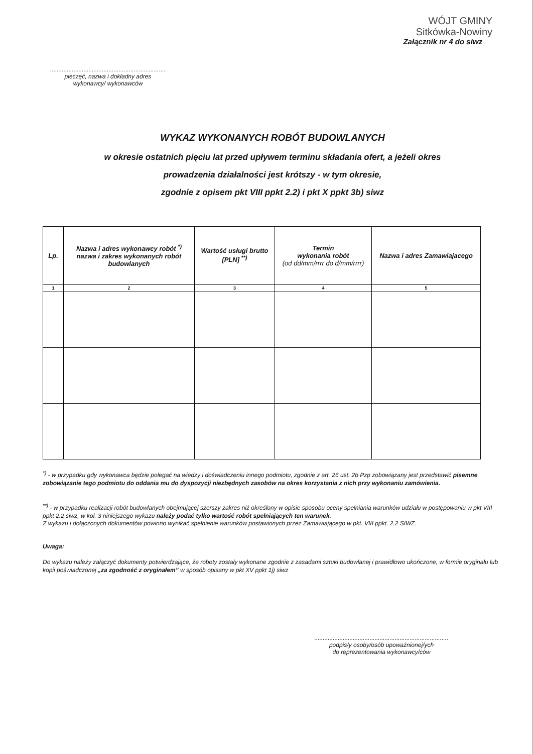WÓJT GMINY
Sitkówka-Nowiny
Załącznik nr 4 do siwz
.....................................................................
pieczęć, nazwa i dokładny adres
wykonawcy/ wykonawców
WYKAZ WYKONANYCH ROBÓT BUDOWLANYCH
w okresie ostatnich pięciu lat przed upływem terminu składania ofert, a jeżeli okres
prowadzenia działalności jest krótszy - w tym okresie,
zgodnie z opisem pkt VIII ppkt 2.2) i pkt X ppkt 3b) siwz
| Lp. | Nazwa i adres wykonawcy robót <sup>*)</sup> nazwa i zakres wykonanych robót budowlanych | Wartość usługi brutto [PLN] <sup>**)</sup> | Termin wykonania robót (od dd/mm/rrrr do d/mm/rrrr) | Nazwa i adres Zamawiajacego |
| --- | --- | --- | --- | --- |
| 1 | 2 | 3 | 4 | 5 |
<sup>*)</sup> - w przypadku gdy wykonawca będzie polegać na wiedzy i doświadczeniu innego podmiotu, zgodnie z art. 26 ust. 2b Pzp zobowiązany jest przedstawić pisemne zobowiązanie tego podmiotu do oddania mu do dyspozycji niezbędnych zasobów na okres korzystania z nich przy wykonaniu zamówienia.
<sup>**)</sup> - w przypadku realizacji robót budowlanych obejmującej szerszy zakres niż określony w opisie sposobu oceny spełniania warunków udziału w postępowaniu w pkt VIII ppkt 2.2 siwz, w kol. 3 niniejszego wykazu należy podać tylko wartość robót spełniających ten warunek.
Z wykazu i dołączonych dokumentów powinno wynikać spełnienie warunków postawionych przez Zamawiającego w pkt. VIII ppkt. 2.2 SIWZ.
Uwaga:
Do wykazu należy załączyć dokumenty potwierdzające, że roboty zostały wykonane zgodnie z zasadami sztuki budowlanej i prawidłowo ukończone, w formie oryginału lub kopii poświadczonej „za zgodność z oryginałem” w sposób opisany w pkt XV ppkt 1j) siwz
................................................................................
podpis/y osoby/osób upoważnionej/ych
do reprezentowania wykonawcy/ców